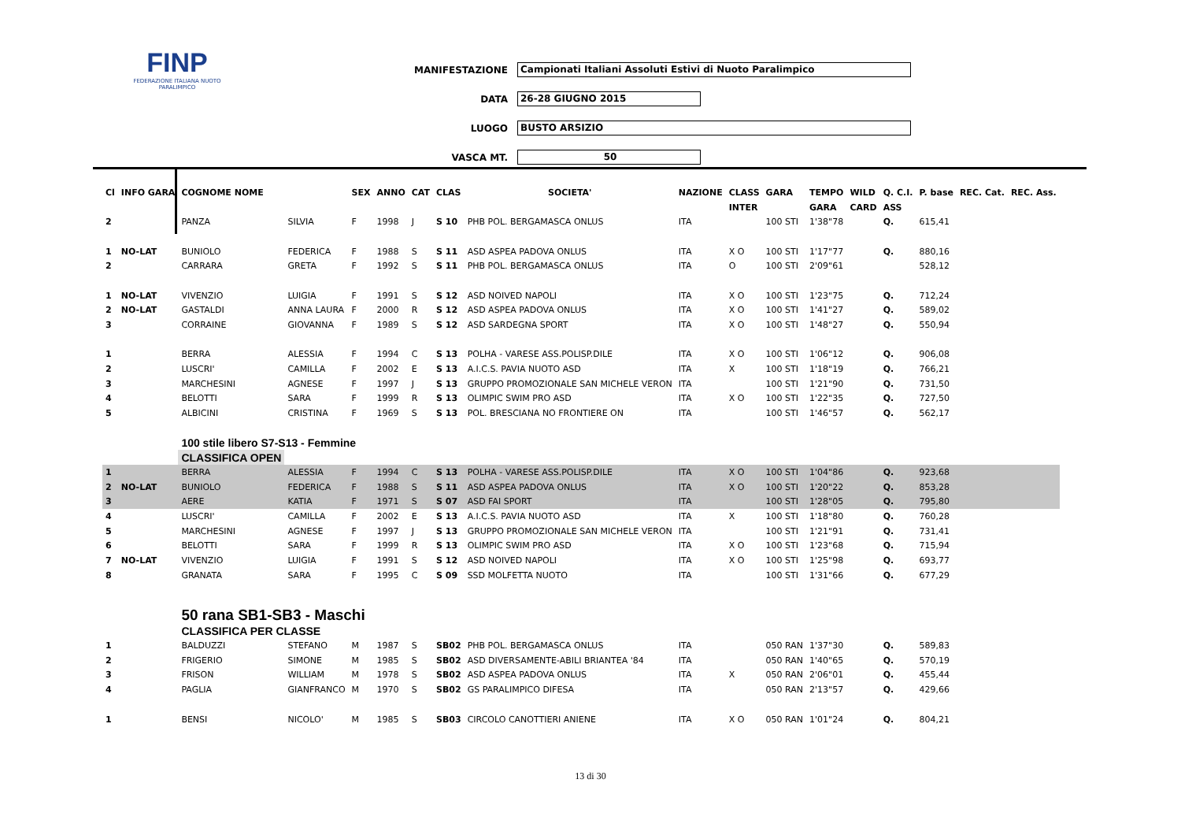FINP
FEDERAZIONE ITALIANA NUOTO PARALIMPICO
MANIFESTAZIONE Campionati Italiani Assoluti Estivi di Nuoto Paralimpico
DATA 26-28 GIUGNO 2015
LUOGO BUSTO ARSIZIO
VASCA MT. 50
| Cl | INFO GARA | COGNOME NOME | | SEX | ANNO | CAT | CLAS | SOCIETA' | NAZIONE | CLASS | GARA | TEMPO | WILD | Q. C.I. | P. base | REC. Cat. | REC. Ass. |
| --- | --- | --- | --- | --- | --- | --- | --- | --- | --- | --- | --- | --- | --- | --- | --- | --- | --- |
| | | | | | | | | | | INTER | | GARA | CARD | ASS | | | |
| 2 | | PANZA | SILVIA | F | 1998 | J | S 10 | PHB POL. BERGAMASCA ONLUS | ITA | | 100 STI | 1'38"78 | | Q. | 615,41 | | |
| 1 | NO-LAT | BUNIOLO | FEDERICA | F | 1988 | S | S 11 | ASD ASPEA PADOVA ONLUS | ITA | X O | 100 STI | 1'17"77 | | Q. | 880,16 | | |
| 2 | | CARRARA | GRETA | F | 1992 | S | S 11 | PHB POL. BERGAMASCA ONLUS | ITA | O | 100 STI | 2'09"61 | | | 528,12 | | |
| 1 | NO-LAT | VIVENZIO | LUIGIA | F | 1991 | S | S 12 | ASD NOIVED NAPOLI | ITA | X O | 100 STI | 1'23"75 | | Q. | 712,24 | | |
| 2 | NO-LAT | GASTALDI | ANNA LAURA | F | 2000 | R | S 12 | ASD ASPEA PADOVA ONLUS | ITA | X O | 100 STI | 1'41"27 | | Q. | 589,02 | | |
| 3 | | CORRAINE | GIOVANNA | F | 1989 | S | S 12 | ASD SARDEGNA SPORT | ITA | X O | 100 STI | 1'48"27 | | Q. | 550,94 | | |
| 1 | | BERRA | ALESSIA | F | 1994 | C | S 13 | POLHA - VARESE ASS.POLISP.DILE | ITA | X O | 100 STI | 1'06"12 | | Q. | 906,08 | | |
| 2 | | LUSCRI' | CAMILLA | F | 2002 | E | S 13 | A.I.C.S. PAVIA NUOTO ASD | ITA | X | 100 STI | 1'18"19 | | Q. | 766,21 | | |
| 3 | | MARCHESINI | AGNESE | F | 1997 | J | S 13 | GRUPPO PROMOZIONALE SAN MICHELE VERON | ITA | | 100 STI | 1'21"90 | | Q. | 731,50 | | |
| 4 | | BELOTTI | SARA | F | 1999 | R | S 13 | OLIMPIC SWIM PRO ASD | ITA | X O | 100 STI | 1'22"35 | | Q. | 727,50 | | |
| 5 | | ALBICINI | CRISTINA | F | 1969 | S | S 13 | POL. BRESCIANA NO FRONTIERE ON | ITA | | 100 STI | 1'46"57 | | Q. | 562,17 | | |
| | | 100 stile libero S7-S13 - Femmine | | | | | | | | | | | | | | | |
| | | CLASSIFICA OPEN | | | | | | | | | | | | | | | |
| 1 | | BERRA | ALESSIA | F | 1994 | C | S 13 | POLHA - VARESE ASS.POLISP.DILE | ITA | X O | 100 STI | 1'04"86 | | Q. | 923,68 | | |
| 2 | NO-LAT | BUNIOLO | FEDERICA | F | 1988 | S | S 11 | ASD ASPEA PADOVA ONLUS | ITA | X O | 100 STI | 1'20"22 | | Q. | 853,28 | | |
| 3 | | AERE | KATIA | F | 1971 | S | S 07 | ASD FAI SPORT | ITA | | 100 STI | 1'28"05 | | Q. | 795,80 | | |
| 4 | | LUSCRI' | CAMILLA | F | 2002 | E | S 13 | A.I.C.S. PAVIA NUOTO ASD | ITA | X | 100 STI | 1'18"80 | | Q. | 760,28 | | |
| 5 | | MARCHESINI | AGNESE | F | 1997 | J | S 13 | GRUPPO PROMOZIONALE SAN MICHELE VERON | ITA | | 100 STI | 1'21"91 | | Q. | 731,41 | | |
| 6 | | BELOTTI | SARA | F | 1999 | R | S 13 | OLIMPIC SWIM PRO ASD | ITA | X O | 100 STI | 1'23"68 | | Q. | 715,94 | | |
| 7 | NO-LAT | VIVENZIO | LUIGIA | F | 1991 | S | S 12 | ASD NOIVED NAPOLI | ITA | X O | 100 STI | 1'25"98 | | Q. | 693,77 | | |
| 8 | | GRANATA | SARA | F | 1995 | C | S 09 | SSD MOLFETTA NUOTO | ITA | | 100 STI | 1'31"66 | | Q. | 677,29 | | |
| | | 50 rana SB1-SB3 - Maschi | | | | | | | | | | | | | | | |
| | | CLASSIFICA PER CLASSE | | | | | | | | | | | | | | | |
| 1 | | BALDUZZI | STEFANO | M | 1987 | S | SB02 | PHB POL. BERGAMASCA ONLUS | ITA | | 050 RAN | 1'37"30 | | Q. | 589,83 | | |
| 2 | | FRIGERIO | SIMONE | M | 1985 | S | SB02 | ASD DIVERSAMENTE-ABILI BRIANTEA '84 | ITA | | 050 RAN | 1'40"65 | | Q. | 570,19 | | |
| 3 | | FRISON | WILLIAM | M | 1978 | S | SB02 | ASD ASPEA PADOVA ONLUS | ITA | X | 050 RAN | 2'06"01 | | Q. | 455,44 | | |
| 4 | | PAGLIA | GIANFRANCO | M | 1970 | S | SB02 | GS PARALIMPICO DIFESA | ITA | | 050 RAN | 2'13"57 | | Q. | 429,66 | | |
| 1 | | BENSI | NICOLO' | M | 1985 | S | SB03 | CIRCOLO CANOTTIERI ANIENE | ITA | X O | 050 RAN | 1'01"24 | | Q. | 804,21 | | |
13 di 30